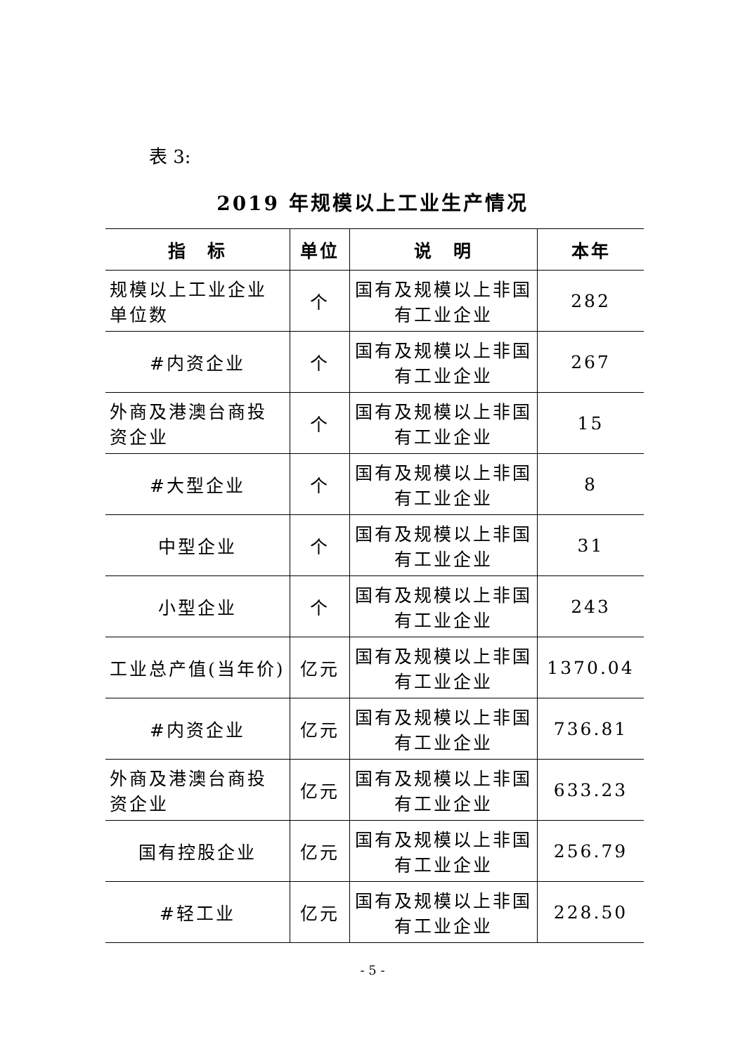表 3:
2019 年规模以上工业生产情况
| 指 标 | 单位 | 说 明 | 本年 |
| --- | --- | --- | --- |
| 规模以上工业企业单位数 | 个 | 国有及规模以上非国有工业企业 | 282 |
| #内资企业 | 个 | 国有及规模以上非国有工业企业 | 267 |
| 外商及港澳台商投资企业 | 个 | 国有及规模以上非国有工业企业 | 15 |
| #大型企业 | 个 | 国有及规模以上非国有工业企业 | 8 |
| 中型企业 | 个 | 国有及规模以上非国有工业企业 | 31 |
| 小型企业 | 个 | 国有及规模以上非国有工业企业 | 243 |
| 工业总产值(当年价) | 亿元 | 国有及规模以上非国有工业企业 | 1370.04 |
| #内资企业 | 亿元 | 国有及规模以上非国有工业企业 | 736.81 |
| 外商及港澳台商投资企业 | 亿元 | 国有及规模以上非国有工业企业 | 633.23 |
| 国有控股企业 | 亿元 | 国有及规模以上非国有工业企业 | 256.79 |
| #轻工业 | 亿元 | 国有及规模以上非国有工业企业 | 228.50 |
- 5 -